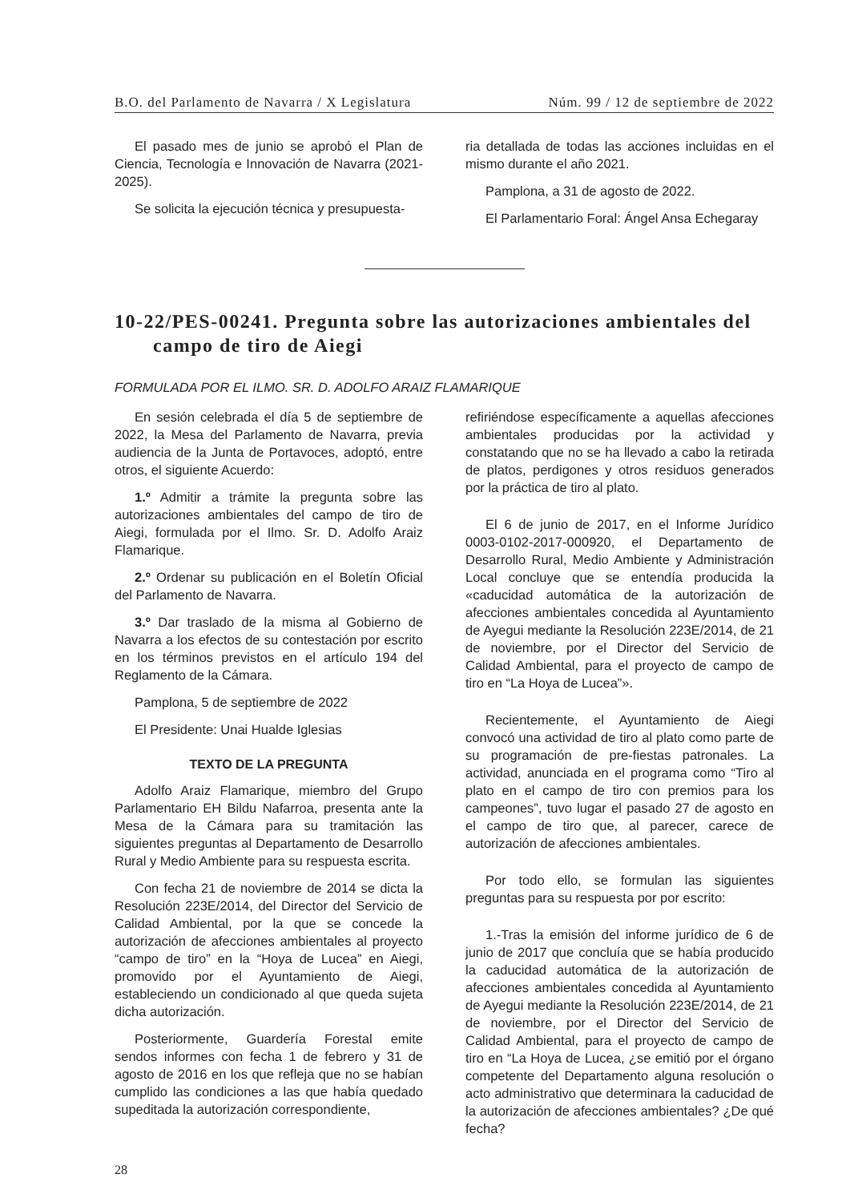B.O. del Parlamento de Navarra / X Legislatura Núm. 99 / 12 de septiembre de 2022
El pasado mes de junio se aprobó el Plan de Ciencia, Tecnología e Innovación de Navarra (2021-2025).
Se solicita la ejecución técnica y presupuesta-
ria detallada de todas las acciones incluidas en el mismo durante el año 2021.
Pamplona, a 31 de agosto de 2022.
El Parlamentario Foral: Ángel Ansa Echegaray
10-22/PES-00241. Pregunta sobre las autorizaciones ambientales del campo de tiro de Aiegi
FORMULADA POR EL ILMO. SR. D. ADOLFO ARAIZ FLAMARIQUE
En sesión celebrada el día 5 de septiembre de 2022, la Mesa del Parlamento de Navarra, previa audiencia de la Junta de Portavoces, adoptó, entre otros, el siguiente Acuerdo:
1.º Admitir a trámite la pregunta sobre las autorizaciones ambientales del campo de tiro de Aiegi, formulada por el Ilmo. Sr. D. Adolfo Araiz Flamarique.
2.º Ordenar su publicación en el Boletín Oficial del Parlamento de Navarra.
3.º Dar traslado de la misma al Gobierno de Navarra a los efectos de su contestación por escrito en los términos previstos en el artículo 194 del Reglamento de la Cámara.
Pamplona, 5 de septiembre de 2022
El Presidente: Unai Hualde Iglesias
TEXTO DE LA PREGUNTA
Adolfo Araiz Flamarique, miembro del Grupo Parlamentario EH Bildu Nafarroa, presenta ante la Mesa de la Cámara para su tramitación las siguientes preguntas al Departamento de Desarrollo Rural y Medio Ambiente para su respuesta escrita.
Con fecha 21 de noviembre de 2014 se dicta la Resolución 223E/2014, del Director del Servicio de Calidad Ambiental, por la que se concede la autorización de afecciones ambientales al proyecto “campo de tiro” en la “Hoya de Lucea” en Aiegi, promovido por el Ayuntamiento de Aiegi, estableciendo un condicionado al que queda sujeta dicha autorización.
Posteriormente, Guardería Forestal emite sendos informes con fecha 1 de febrero y 31 de agosto de 2016 en los que refleja que no se habían cumplido las condiciones a las que había quedado supeditada la autorización correspondiente,
refiriéndose específicamente a aquellas afecciones ambientales producidas por la actividad y constatando que no se ha llevado a cabo la retirada de platos, perdigones y otros residuos generados por la práctica de tiro al plato.
El 6 de junio de 2017, en el Informe Jurídico 0003-0102-2017-000920, el Departamento de Desarrollo Rural, Medio Ambiente y Administración Local concluye que se entendía producida la «caducidad automática de la autorización de afecciones ambientales concedida al Ayuntamiento de Ayegui mediante la Resolución 223E/2014, de 21 de noviembre, por el Director del Servicio de Calidad Ambiental, para el proyecto de campo de tiro en “La Hoya de Lucea”».
Recientemente, el Ayuntamiento de Aiegi convocó una actividad de tiro al plato como parte de su programación de pre-fiestas patronales. La actividad, anunciada en el programa como “Tiro al plato en el campo de tiro con premios para los campeones”, tuvo lugar el pasado 27 de agosto en el campo de tiro que, al parecer, carece de autorización de afecciones ambientales.
Por todo ello, se formulan las siguientes preguntas para su respuesta por por escrito:
1.-Tras la emisión del informe jurídico de 6 de junio de 2017 que concluía que se había producido la caducidad automática de la autorización de afecciones ambientales concedida al Ayuntamiento de Ayegui mediante la Resolución 223E/2014, de 21 de noviembre, por el Director del Servicio de Calidad Ambiental, para el proyecto de campo de tiro en “La Hoya de Lucea, ¿se emitió por el órgano competente del Departamento alguna resolución o acto administrativo que determinara la caducidad de la autorización de afecciones ambientales? ¿De qué fecha?
28